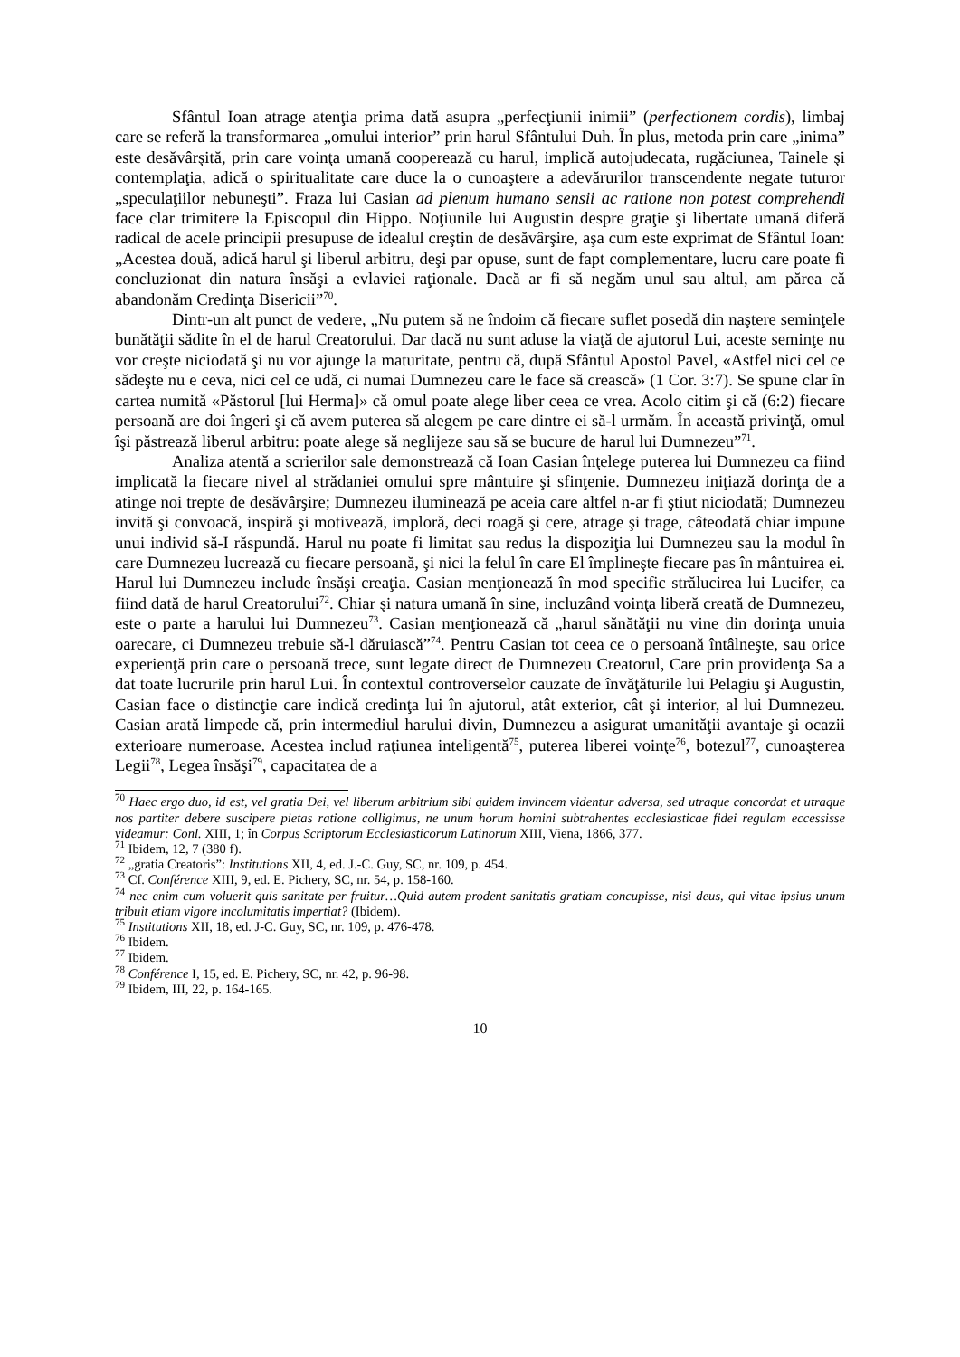Sfântul Ioan atrage atenţia prima dată asupra „perfecţiunii inimii” (perfectionem cordis), limbaj care se referă la transformarea „omului interior” prin harul Sfântului Duh. În plus, metoda prin care „inima” este desăvârşită, prin care voinţa umană cooperează cu harul, implică autojudecata, rugăciunea, Tainele şi contemplaţia, adică o spiritualitate care duce la o cunoaştere a adevărurilor transcendente negate tuturor „speculaţiilor nebuneşti”. Fraza lui Casian ad plenum humano sensii ac ratione non potest comprehendi face clar trimitere la Episcopul din Hippo. Noţiunile lui Augustin despre graţie şi libertate umană diferă radical de acele principii presupuse de idealul creştin de desăvârşire, aşa cum este exprimat de Sfântul Ioan: „Acestea două, adică harul şi liberul arbitru, deşi par opuse, sunt de fapt complementare, lucru care poate fi concluzionat din natura însăşi a evlaviei raţionale. Dacă ar fi să negăm unul sau altul, am părea că abandonăm Credinţa Bisericii”<sup>70</sup>.
Dintr-un alt punct de vedere, „Nu putem să ne îndoim că fiecare suflet posedă din naştere seminţele bunătăţii sădite în el de harul Creatorului. Dar dacă nu sunt aduse la viaţă de ajutorul Lui, aceste seminţe nu vor creşte niciodată şi nu vor ajunge la maturitate, pentru că, după Sfântul Apostol Pavel, «Astfel nici cel ce sădeşte nu e ceva, nici cel ce udă, ci numai Dumnezeu care le face să crească» (1 Cor. 3:7). Se spune clar în cartea numită «Păstorul [lui Herma]» că omul poate alege liber ceea ce vrea. Acolo citim şi că (6:2) fiecare persoană are doi îngeri şi că avem puterea să alegem pe care dintre ei să-l urmăm. În această privinţă, omul îşi păstrează liberul arbitru: poate alege să neglijeze sau să se bucure de harul lui Dumnezeu”<sup>71</sup>.
Analiza atentă a scrierilor sale demonstrează că Ioan Casian înţelege puterea lui Dumnezeu ca fiind implicată la fiecare nivel al strădaniei omului spre mântuire şi sfinţenie. Dumnezeu iniţiază dorinţa de a atinge noi trepte de desăvârşire; Dumnezeu iluminează pe aceia care altfel n-ar fi ştiut niciodată; Dumnezeu invită şi convoacă, inspiră şi motivează, imploră, deci roagă şi cere, atrage şi trage, câteodată chiar impune unui individ să-I răspundă. Harul nu poate fi limitat sau redus la dispoziţia lui Dumnezeu sau la modul în care Dumnezeu lucrează cu fiecare persoană, şi nici la felul în care El împlineşte fiecare pas în mântuirea ei. Harul lui Dumnezeu include însăşi creaţia. Casian menţionează în mod specific strălucirea lui Lucifer, ca fiind dată de harul Creatorului<sup>72</sup>. Chiar şi natura umană în sine, incluzând voinţa liberă creată de Dumnezeu, este o parte a harului lui Dumnezeu<sup>73</sup>. Casian menţionează că „harul sănătăţii nu vine din dorinţa unuia oarecare, ci Dumnezeu trebuie să-l dăruiască”<sup>74</sup>. Pentru Casian tot ceea ce o persoană întâlneşte, sau orice experienţă prin care o persoană trece, sunt legate direct de Dumnezeu Creatorul, Care prin providenţa Sa a dat toate lucrurile prin harul Lui. În contextul controverselor cauzate de învăţăturile lui Pelagiu şi Augustin, Casian face o distincţie care indică credinţa lui în ajutorul, atât exterior, cât şi interior, al lui Dumnezeu. Casian arată limpede că, prin intermediul harului divin, Dumnezeu a asigurat umanităţii avantaje şi ocazii exterioare numeroase. Acestea includ raţiunea inteligentă<sup>75</sup>, puterea liberei voinţe<sup>76</sup>, botezul<sup>77</sup>, cunoaşterea Legii<sup>78</sup>, Legea însăşi<sup>79</sup>, capacitatea de a
<sup>70</sup> Haec ergo duo, id est, vel gratia Dei, vel liberum arbitrium sibi quidem invincem videntur adversa, sed utraque concordat et utraque nos partiter debere suscipere pietas ratione colligimus, ne unum horum homini subtrahentes ecclesiasticae fidei regulam eccessisse videamur: Conl. XIII, 1; în Corpus Scriptorum Ecclesiasticorum Latinorum XIII, Viena, 1866, 377.
<sup>71</sup> Ibidem, 12, 7 (380 f).
<sup>72</sup> „gratia Creatoris”: Institutions XII, 4, ed. J.-C. Guy, SC, nr. 109, p. 454.
<sup>73</sup> Cf. Conférence XIII, 9, ed. E. Pichery, SC, nr. 54, p. 158-160.
<sup>74</sup> nec enim cum voluerit quis sanitate per fruitur…Quid autem prodent sanitatis gratiam concupisse, nisi deus, qui vitae ipsius unum tribuit etiam vigore incolumitatis impertiat? (Ibidem).
<sup>75</sup> Institutions XII, 18, ed. J-C. Guy, SC, nr. 109, p. 476-478.
<sup>76</sup> Ibidem.
<sup>77</sup> Ibidem.
<sup>78</sup> Conférence I, 15, ed. E. Pichery, SC, nr. 42, p. 96-98.
<sup>79</sup> Ibidem, III, 22, p. 164-165.
10